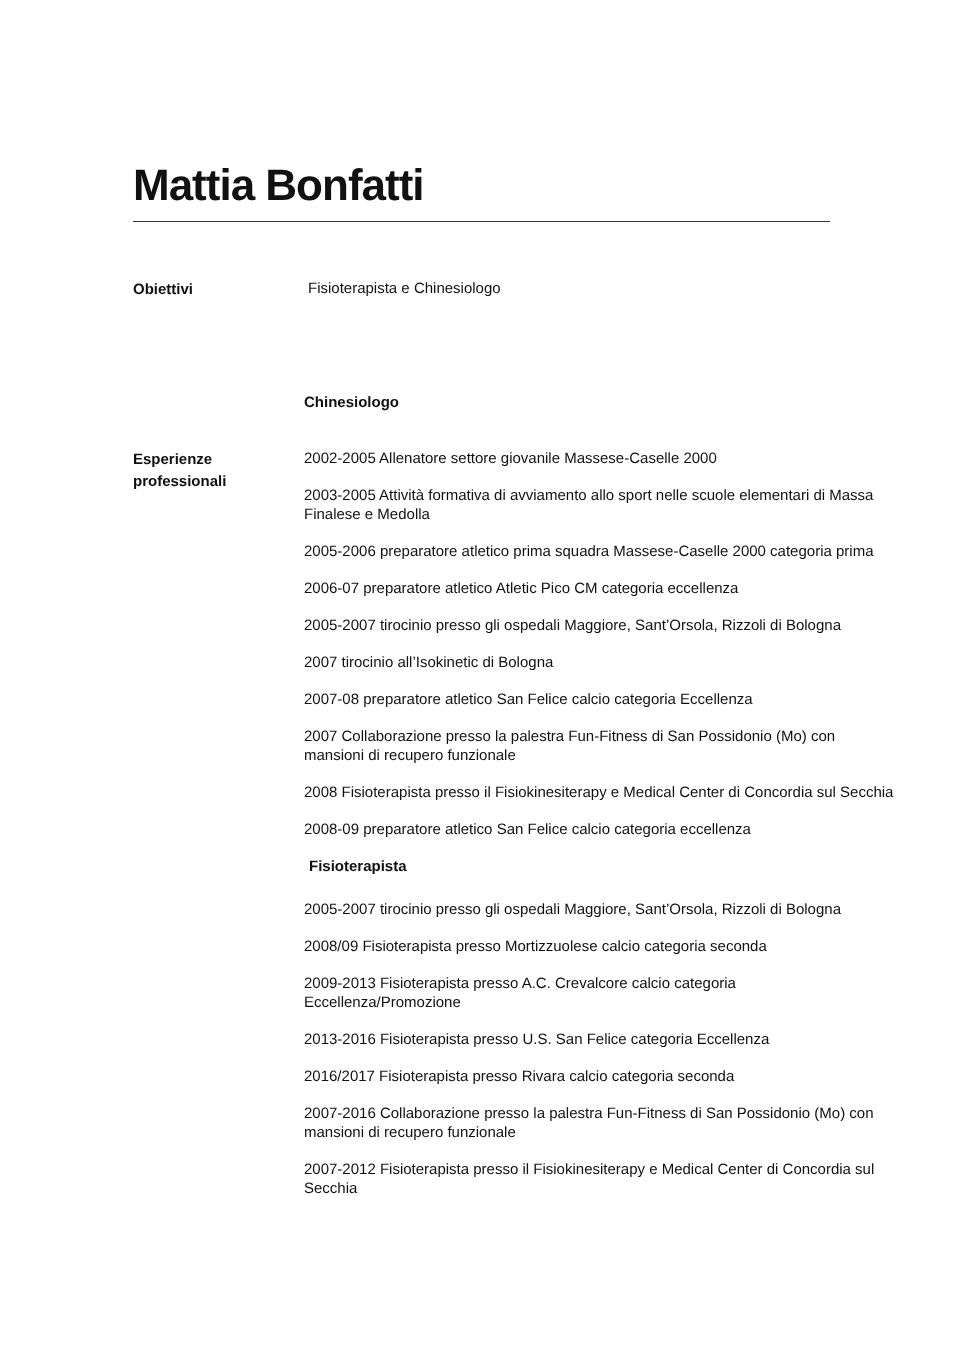Mattia Bonfatti
Obiettivi
Fisioterapista e Chinesiologo
Chinesiologo
Esperienze professionali
2002-2005 Allenatore settore giovanile Massese-Caselle 2000
2003-2005 Attività formativa di avviamento allo sport nelle scuole elementari di Massa Finalese e Medolla
2005-2006 preparatore atletico prima squadra Massese-Caselle 2000 categoria prima
2006-07 preparatore atletico Atletic Pico CM categoria eccellenza
2005-2007 tirocinio presso gli ospedali Maggiore, Sant’Orsola, Rizzoli di Bologna
2007 tirocinio all’Isokinetic di Bologna
2007-08 preparatore atletico San Felice calcio categoria Eccellenza
2007 Collaborazione presso la palestra Fun-Fitness di San Possidonio (Mo) con mansioni di recupero funzionale
2008 Fisioterapista presso il Fisiokinesiterapy e Medical Center di Concordia sul Secchia
2008-09 preparatore atletico San Felice calcio categoria eccellenza
Fisioterapista
2005-2007 tirocinio presso gli ospedali Maggiore, Sant’Orsola, Rizzoli di Bologna
2008/09 Fisioterapista presso Mortizzuolese calcio categoria seconda
2009-2013 Fisioterapista presso A.C. Crevalcore calcio categoria Eccellenza/Promozione
2013-2016 Fisioterapista presso U.S. San Felice categoria Eccellenza
2016/2017 Fisioterapista presso Rivara calcio categoria seconda
2007-2016 Collaborazione presso la palestra Fun-Fitness di San Possidonio (Mo) con mansioni di recupero funzionale
2007-2012 Fisioterapista presso il Fisiokinesiterapy e Medical Center di Concordia sul Secchia